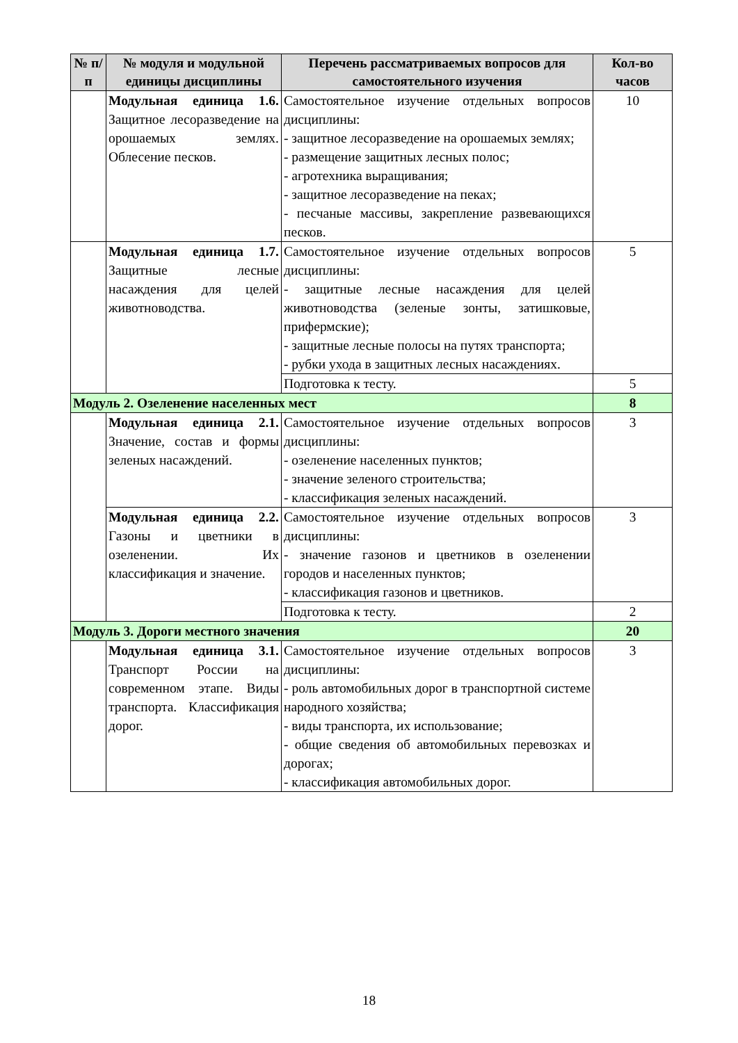| № п/п | № модуля и модульной единицы дисциплины | Перечень рассматриваемых вопросов для самостоятельного изучения | Кол-во часов |
| --- | --- | --- | --- |
| | Модульная единица 1.6. Защитное лесоразведение на орошаемых землях. Облесение песков. | Самостоятельное изучение отдельных вопросов дисциплины: - защитное лесоразведение на орошаемых землях; - размещение защитных лесных полос; - агротехника выращивания; - защитное лесоразведение на пеках; - песчаные массивы, закрепление развевающихся песков. | 10 |
| | Модульная единица 1.7. Защитные лесные насаждения для целей животноводства. | Самостоятельное изучение отдельных вопросов дисциплины: - защитные лесные насаждения для целей животноводства (зеленые зонты, затишковые, прифермские); - защитные лесные полосы на путях транспорта; - рубки ухода в защитных лесных насаждениях. | 5 |
| | | Подготовка к тесту. | 5 |
| Модуль 2. Озеленение населенных мест | | | 8 |
| | Модульная единица 2.1. Значение, состав и формы зеленых насаждений. | Самостоятельное изучение отдельных вопросов дисциплины: - озеленение населенных пунктов; - значение зеленого строительства; - классификация зеленых насаждений. | 3 |
| | Модульная единица 2.2. Газоны и цветники в озеленении. Их классификация и значение. | Самостоятельное изучение отдельных вопросов дисциплины: - значение газонов и цветников в озеленении городов и населенных пунктов; - классификация газонов и цветников. | 3 |
| | | Подготовка к тесту. | 2 |
| Модуль 3. Дороги местного значения | | | 20 |
| | Модульная единица 3.1. Транспорт России на современном этапе. Виды транспорта. Классификация дорог. | Самостоятельное изучение отдельных вопросов дисциплины: - роль автомобильных дорог в транспортной системе народного хозяйства; - виды транспорта, их использование; - общие сведения об автомобильных перевозках и дорогах; - классификация автомобильных дорог. | 3 |
18